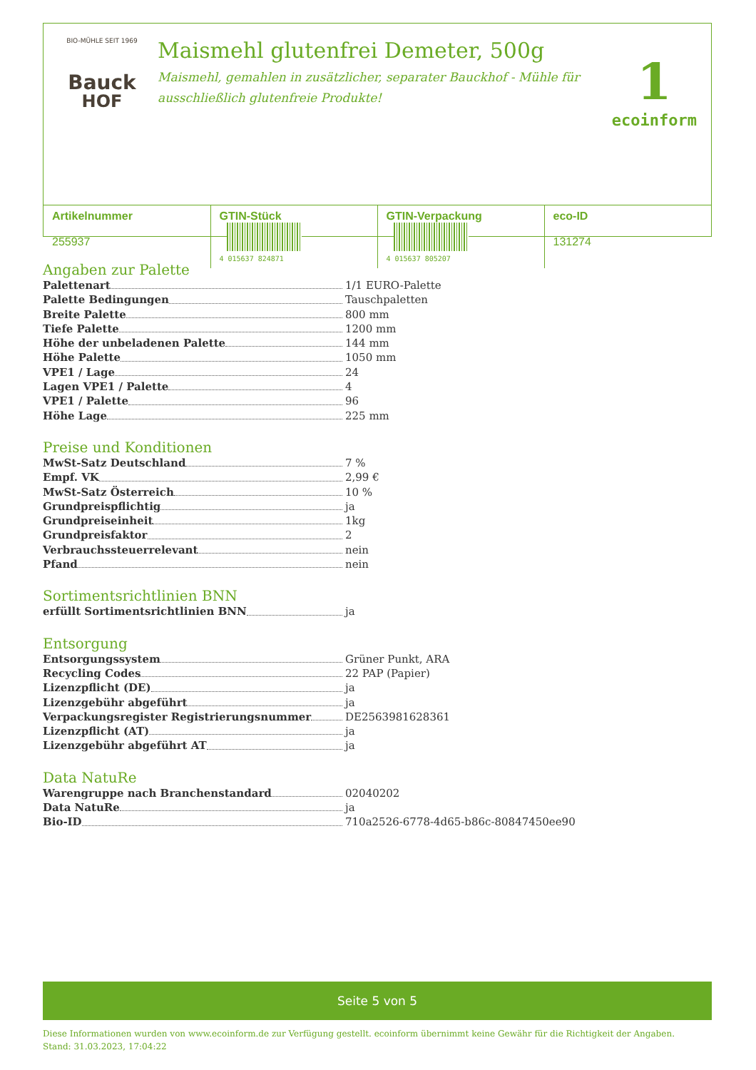BIO-MÜHLE SEIT 1969
Bauck
HOF
Maismehl glutenfrei Demeter, 500g
Maismehl, gemahlen in zusätzlicher, separater Bauckhof - Mühle für ausschließlich glutenfreie Produkte!
1
ecoinform
| Artikelnummer 255937 | GTIN-Stück 4 015637 824871 | GTIN-Verpackung 4 015637 805207 | eco-ID 131274 |
Angaben zur Palette
Palettenart
1/1 EURO-Palette
Palette Bedingungen
Tauschpaletten
Breite Palette
800 mm
Tiefe Palette
1200 mm
Höhe der unbeladenen Palette
144 mm
Höhe Palette
1050 mm
VPE1 / Lage
24
Lagen VPE1 / Palette
4
VPE1 / Palette
96
Höhe Lage
225 mm
Preise und Konditionen
MwSt-Satz Deutschland
7 %
Empf. VK
2,99 €
MwSt-Satz Österreich
10 %
Grundpreispflichtig
ja
Grundpreiseinheit
1kg
Grundpreisfaktor
2
Verbrauchssteuerrelevant
nein
Pfand
nein
Sortimentsrichtlinien BNN
erfüllt Sortimentsrichtlinien BNN
ja
Entsorgung
Entsorgungssystem
Grüner Punkt, ARA
Recycling Codes
22 PAP (Papier)
Lizenzpflicht (DE)
ja
Lizenzgebühr abgeführt
ja
Verpackungsregister Registrierungsnummer
DE2563981628361
Lizenzpflicht (AT)
ja
Lizenzgebühr abgeführt AT
ja
Data NatuRe
Warengruppe nach Branchenstandard
02040202
Data NatuRe
ja
Bio-ID
710a2526-6778-4d65-b86c-80847450ee90
Seite 5 von 5
Diese Informationen wurden von www.ecoinform.de zur Verfügung gestellt. ecoinform übernimmt keine Gewähr für die Richtigkeit der Angaben.
Stand: 31.03.2023, 17:04:22